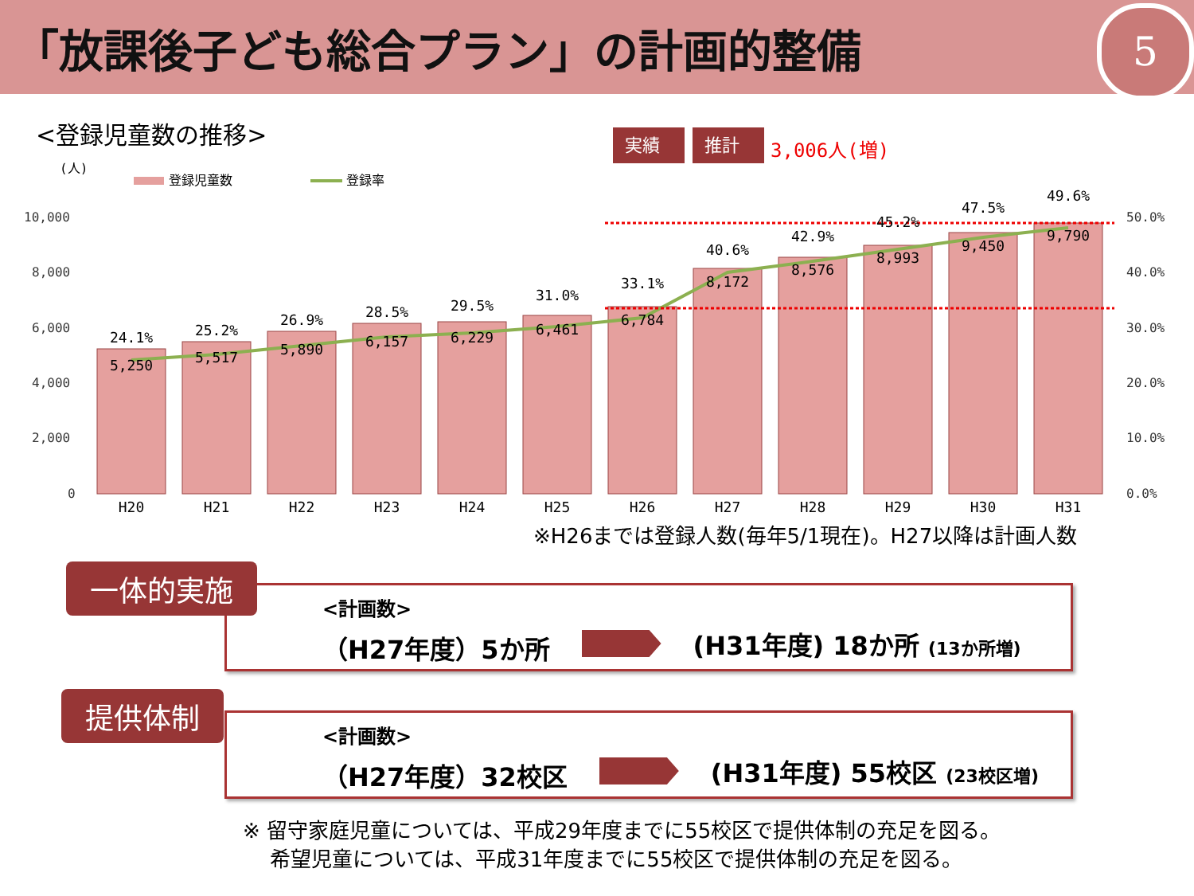「放課後子ども総合プラン」の計画的整備
5
<登録児童数の推移>
(人)
登録児童数
登録率
実績
推計
3,006人(増)
10,000
8,000
6,000
4,000
2,000
0
50.0%
40.0%
30.0%
20.0%
10.0%
0.0%
5,250
5,517
5,890
6,157
6,229
6,461
6,784
8,172
8,576
8,993
9,450
9,790
24.1%
25.2%
26.9%
28.5%
29.5%
31.0%
33.1%
40.6%
42.9%
45.2%
47.5%
49.6%
H20
H21
H22
H23
H24
H25
H26
H27
H28
H29
H30
H31
※H26までは登録人数(毎年5/1現在)。H27以降は計画人数
<計画数>
（H27年度）5か所 (H31年度) 18か所 (13か所増)
一体的実施
<計画数>
（H27年度）32校区 (H31年度) 55校区 (23校区増)
提供体制
※ 留守家庭児童については、平成29年度までに55校区で提供体制の充足を図る。
　 希望児童については、平成31年度までに55校区で提供体制の充足を図る。